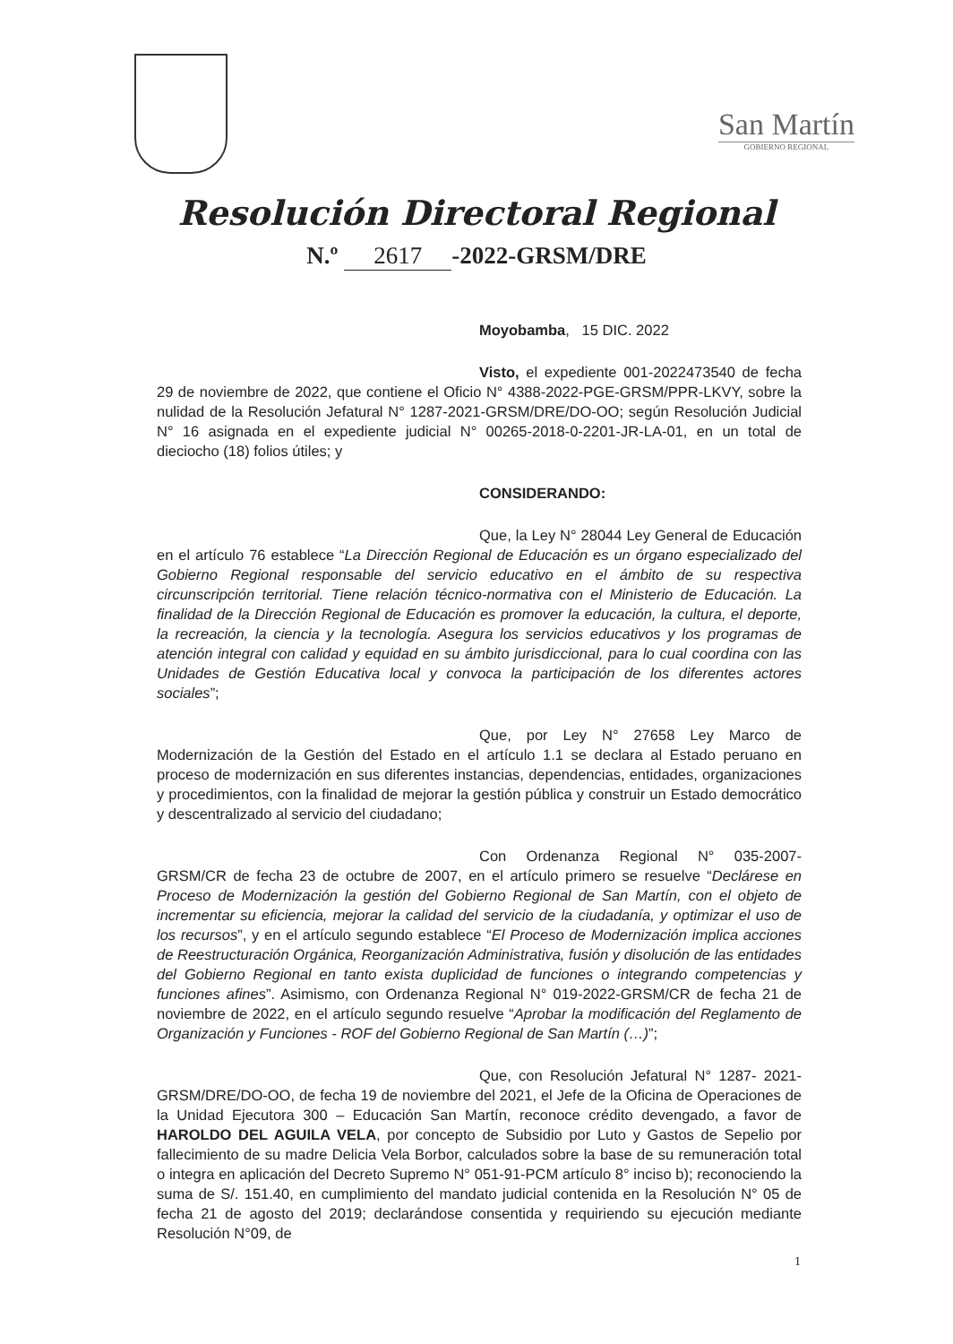San Martín
GOBIERNO REGIONAL
Resolución Directoral Regional
N.º 2617 -2022-GRSM/DRE
Moyobamba, 15 DIC. 2022
Visto, el expediente 001-2022473540 de fecha 29 de noviembre de 2022, que contiene el Oficio N° 4388-2022-PGE-GRSM/PPR-LKVY, sobre la nulidad de la Resolución Jefatural N° 1287-2021-GRSM/DRE/DO-OO; según Resolución Judicial N° 16 asignada en el expediente judicial N° 00265-2018-0-2201-JR-LA-01, en un total de dieciocho (18) folios útiles; y
CONSIDERANDO:
Que, la Ley N° 28044 Ley General de Educación en el artículo 76 establece “La Dirección Regional de Educación es un órgano especializado del Gobierno Regional responsable del servicio educativo en el ámbito de su respectiva circunscripción territorial. Tiene relación técnico-normativa con el Ministerio de Educación. La finalidad de la Dirección Regional de Educación es promover la educación, la cultura, el deporte, la recreación, la ciencia y la tecnología. Asegura los servicios educativos y los programas de atención integral con calidad y equidad en su ámbito jurisdiccional, para lo cual coordina con las Unidades de Gestión Educativa local y convoca la participación de los diferentes actores sociales”;
Que, por Ley N° 27658 Ley Marco de Modernización de la Gestión del Estado en el artículo 1.1 se declara al Estado peruano en proceso de modernización en sus diferentes instancias, dependencias, entidades, organizaciones y procedimientos, con la finalidad de mejorar la gestión pública y construir un Estado democrático y descentralizado al servicio del ciudadano;
Con Ordenanza Regional N° 035-2007- GRSM/CR de fecha 23 de octubre de 2007, en el artículo primero se resuelve “Declárese en Proceso de Modernización la gestión del Gobierno Regional de San Martín, con el objeto de incrementar su eficiencia, mejorar la calidad del servicio de la ciudadanía, y optimizar el uso de los recursos”, y en el artículo segundo establece “El Proceso de Modernización implica acciones de Reestructuración Orgánica, Reorganización Administrativa, fusión y disolución de las entidades del Gobierno Regional en tanto exista duplicidad de funciones o integrando competencias y funciones afines”. Asimismo, con Ordenanza Regional N° 019-2022-GRSM/CR de fecha 21 de noviembre de 2022, en el artículo segundo resuelve “Aprobar la modificación del Reglamento de Organización y Funciones - ROF del Gobierno Regional de San Martín (…)”;
Que, con Resolución Jefatural N° 1287- 2021-GRSM/DRE/DO-OO, de fecha 19 de noviembre del 2021, el Jefe de la Oficina de Operaciones de la Unidad Ejecutora 300 – Educación San Martín, reconoce crédito devengado, a favor de HAROLDO DEL AGUILA VELA, por concepto de Subsidio por Luto y Gastos de Sepelio por fallecimiento de su madre Delicia Vela Borbor, calculados sobre la base de su remuneración total o integra en aplicación del Decreto Supremo N° 051-91-PCM artículo 8° inciso b); reconociendo la suma de S/. 151.40, en cumplimiento del mandato judicial contenida en la Resolución N° 05 de fecha 21 de agosto del 2019; declarándose consentida y requiriendo su ejecución mediante Resolución N°09, de
1